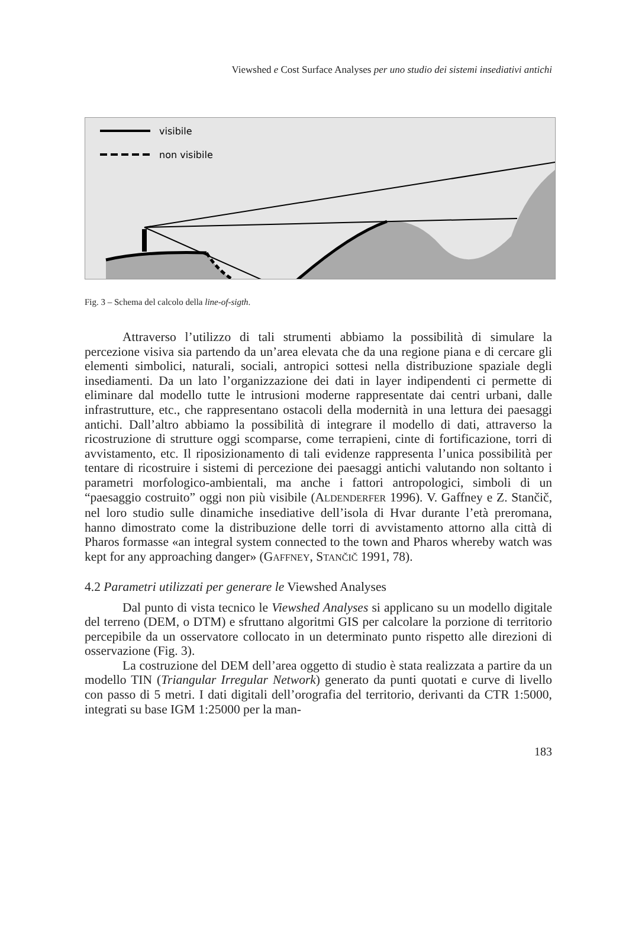Viewshed e Cost Surface Analyses per uno studio dei sistemi insediativi antichi
visibile
non visibile
Fig. 3 – Schema del calcolo della line-of-sigth.
Attraverso l’utilizzo di tali strumenti abbiamo la possibilità di simulare la percezione visiva sia partendo da un’area elevata che da una regione piana e di cercare gli elementi simbolici, naturali, sociali, antropici sottesi nella distribuzione spaziale degli insediamenti. Da un lato l’organizzazione dei dati in layer indipendenti ci permette di eliminare dal modello tutte le intrusioni moderne rappresentate dai centri urbani, dalle infrastrutture, etc., che rappresentano ostacoli della modernità in una lettura dei paesaggi antichi. Dall’altro abbiamo la possibilità di integrare il modello di dati, attraverso la ricostruzione di strutture oggi scomparse, come terrapieni, cinte di fortificazione, torri di avvistamento, etc. Il riposizionamento di tali evidenze rappresenta l’unica possibilità per tentare di ricostruire i sistemi di percezione dei paesaggi antichi valutando non soltanto i parametri morfologico-ambientali, ma anche i fattori antropologici, simboli di un “paesaggio costruito” oggi non più visibile (ALDENDERFER 1996). V. Gaffney e Z. Stančič, nel loro studio sulle dinamiche insediative dell’isola di Hvar durante l’età preromana, hanno dimostrato come la distribuzione delle torri di avvistamento attorno alla città di Pharos formasse «an integral system connected to the town and Pharos whereby watch was kept for any approaching danger» (GAFFNEY, STANČIČ 1991, 78).
4.2 Parametri utilizzati per generare le Viewshed Analyses
Dal punto di vista tecnico le Viewshed Analyses si applicano su un modello digitale del terreno (DEM, o DTM) e sfruttano algoritmi GIS per calcolare la porzione di territorio percepibile da un osservatore collocato in un determinato punto rispetto alle direzioni di osservazione (Fig. 3).
La costruzione del DEM dell’area oggetto di studio è stata realizzata a partire da un modello TIN (Triangular Irregular Network) generato da punti quotati e curve di livello con passo di 5 metri. I dati digitali dell’orografia del territorio, derivanti da CTR 1:5000, integrati su base IGM 1:25000 per la man-
183